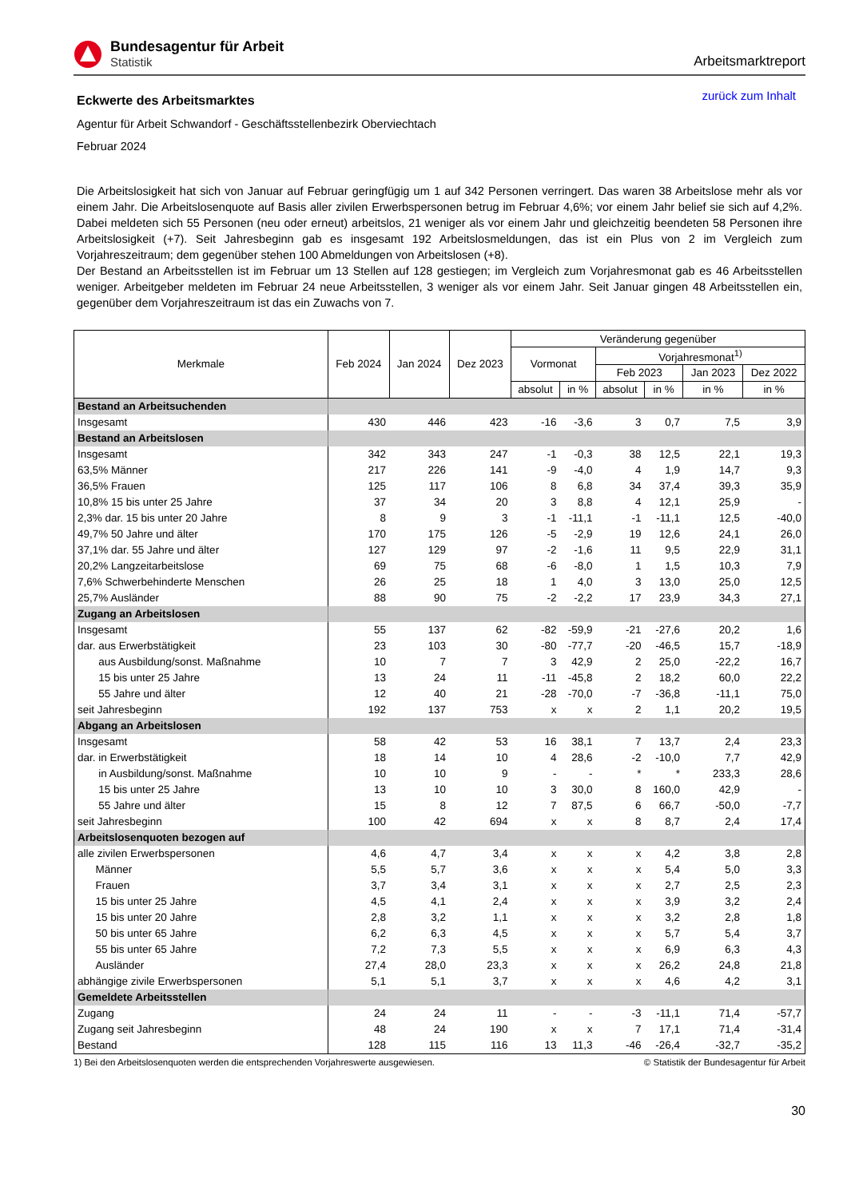Bundesagentur für Arbeit
Statistik
Arbeitsmarktreport
Eckwerte des Arbeitsmarktes
zurück zum Inhalt
Agentur für Arbeit Schwandorf - Geschäftsstellenbezirk Oberviechtach
Februar 2024
Die Arbeitslosigkeit hat sich von Januar auf Februar geringfügig um 1 auf 342 Personen verringert. Das waren 38 Arbeitslose mehr als vor einem Jahr. Die Arbeitslosenquote auf Basis aller zivilen Erwerbspersonen betrug im Februar 4,6%; vor einem Jahr belief sie sich auf 4,2%. Dabei meldeten sich 55 Personen (neu oder erneut) arbeitslos, 21 weniger als vor einem Jahr und gleichzeitig beendeten 58 Personen ihre Arbeitslosigkeit (+7). Seit Jahresbeginn gab es insgesamt 192 Arbeitslosmeldungen, das ist ein Plus von 2 im Vergleich zum Vorjahreszeitraum; dem gegenüber stehen 100 Abmeldungen von Arbeitslosen (+8).
Der Bestand an Arbeitsstellen ist im Februar um 13 Stellen auf 128 gestiegen; im Vergleich zum Vorjahresmonat gab es 46 Arbeitsstellen weniger. Arbeitgeber meldeten im Februar 24 neue Arbeitsstellen, 3 weniger als vor einem Jahr. Seit Januar gingen 48 Arbeitsstellen ein, gegenüber dem Vorjahreszeitraum ist das ein Zuwachs von 7.
| Merkmale | Feb 2024 | Jan 2024 | Dez 2023 | Veränderung gegenüber | | | | | |
| --- | --- | --- | --- | --- | --- | --- | --- | --- | --- |
| | | | | Vormonat | | Vorjahresmonat<sup>1)</sup> | | | |
| | | | | | | Feb 2023 | | Jan 2023 | Dez 2022 |
| | | | | absolut | in % | absolut | in % | in % | in % |
| Bestand an Arbeitsuchenden | | | | | | | | | |
| Insgesamt | 430 | 446 | 423 | -16 | -3,6 | 3 | 0,7 | 7,5 | 3,9 |
| Bestand an Arbeitslosen | | | | | | | | | |
| Insgesamt | 342 | 343 | 247 | -1 | -0,3 | 38 | 12,5 | 22,1 | 19,3 |
| 63,5% Männer | 217 | 226 | 141 | -9 | -4,0 | 4 | 1,9 | 14,7 | 9,3 |
| 36,5% Frauen | 125 | 117 | 106 | 8 | 6,8 | 34 | 37,4 | 39,3 | 35,9 |
| 10,8% 15 bis unter 25 Jahre | 37 | 34 | 20 | 3 | 8,8 | 4 | 12,1 | 25,9 | - |
| 2,3% dar. 15 bis unter 20 Jahre | 8 | 9 | 3 | -1 | -11,1 | -1 | -11,1 | 12,5 | -40,0 |
| 49,7% 50 Jahre und älter | 170 | 175 | 126 | -5 | -2,9 | 19 | 12,6 | 24,1 | 26,0 |
| 37,1% dar. 55 Jahre und älter | 127 | 129 | 97 | -2 | -1,6 | 11 | 9,5 | 22,9 | 31,1 |
| 20,2% Langzeitarbeitslose | 69 | 75 | 68 | -6 | -8,0 | 1 | 1,5 | 10,3 | 7,9 |
| 7,6% Schwerbehinderte Menschen | 26 | 25 | 18 | 1 | 4,0 | 3 | 13,0 | 25,0 | 12,5 |
| 25,7% Ausländer | 88 | 90 | 75 | -2 | -2,2 | 17 | 23,9 | 34,3 | 27,1 |
| Zugang an Arbeitslosen | | | | | | | | | |
| Insgesamt | 55 | 137 | 62 | -82 | -59,9 | -21 | -27,6 | 20,2 | 1,6 |
| dar. aus Erwerbstätigkeit | 23 | 103 | 30 | -80 | -77,7 | -20 | -46,5 | 15,7 | -18,9 |
| aus Ausbildung/sonst. Maßnahme | 10 | 7 | 7 | 3 | 42,9 | 2 | 25,0 | -22,2 | 16,7 |
| 15 bis unter 25 Jahre | 13 | 24 | 11 | -11 | -45,8 | 2 | 18,2 | 60,0 | 22,2 |
| 55 Jahre und älter | 12 | 40 | 21 | -28 | -70,0 | -7 | -36,8 | -11,1 | 75,0 |
| seit Jahresbeginn | 192 | 137 | 753 | x | x | 2 | 1,1 | 20,2 | 19,5 |
| Abgang an Arbeitslosen | | | | | | | | | |
| Insgesamt | 58 | 42 | 53 | 16 | 38,1 | 7 | 13,7 | 2,4 | 23,3 |
| dar. in Erwerbstätigkeit | 18 | 14 | 10 | 4 | 28,6 | -2 | -10,0 | 7,7 | 42,9 |
| in Ausbildung/sonst. Maßnahme | 10 | 10 | 9 | - | - | * | * | 233,3 | 28,6 |
| 15 bis unter 25 Jahre | 13 | 10 | 10 | 3 | 30,0 | 8 | 160,0 | 42,9 | - |
| 55 Jahre und älter | 15 | 8 | 12 | 7 | 87,5 | 6 | 66,7 | -50,0 | -7,7 |
| seit Jahresbeginn | 100 | 42 | 694 | x | x | 8 | 8,7 | 2,4 | 17,4 |
| Arbeitslosenquoten bezogen auf | | | | | | | | | |
| alle zivilen Erwerbspersonen | 4,6 | 4,7 | 3,4 | x | x | x | 4,2 | 3,8 | 2,8 |
| Männer | 5,5 | 5,7 | 3,6 | x | x | x | 5,4 | 5,0 | 3,3 |
| Frauen | 3,7 | 3,4 | 3,1 | x | x | x | 2,7 | 2,5 | 2,3 |
| 15 bis unter 25 Jahre | 4,5 | 4,1 | 2,4 | x | x | x | 3,9 | 3,2 | 2,4 |
| 15 bis unter 20 Jahre | 2,8 | 3,2 | 1,1 | x | x | x | 3,2 | 2,8 | 1,8 |
| 50 bis unter 65 Jahre | 6,2 | 6,3 | 4,5 | x | x | x | 5,7 | 5,4 | 3,7 |
| 55 bis unter 65 Jahre | 7,2 | 7,3 | 5,5 | x | x | x | 6,9 | 6,3 | 4,3 |
| Ausländer | 27,4 | 28,0 | 23,3 | x | x | x | 26,2 | 24,8 | 21,8 |
| abhängige zivile Erwerbspersonen | 5,1 | 5,1 | 3,7 | x | x | x | 4,6 | 4,2 | 3,1 |
| Gemeldete Arbeitsstellen | | | | | | | | | |
| Zugang | 24 | 24 | 11 | - | - | -3 | -11,1 | 71,4 | -57,7 |
| Zugang seit Jahresbeginn | 48 | 24 | 190 | x | x | 7 | 17,1 | 71,4 | -31,4 |
| Bestand | 128 | 115 | 116 | 13 | 11,3 | -46 | -26,4 | -32,7 | -35,2 |
1) Bei den Arbeitslosenquoten werden die entsprechenden Vorjahreswerte ausgewiesen. © Statistik der Bundesagentur für Arbeit
30